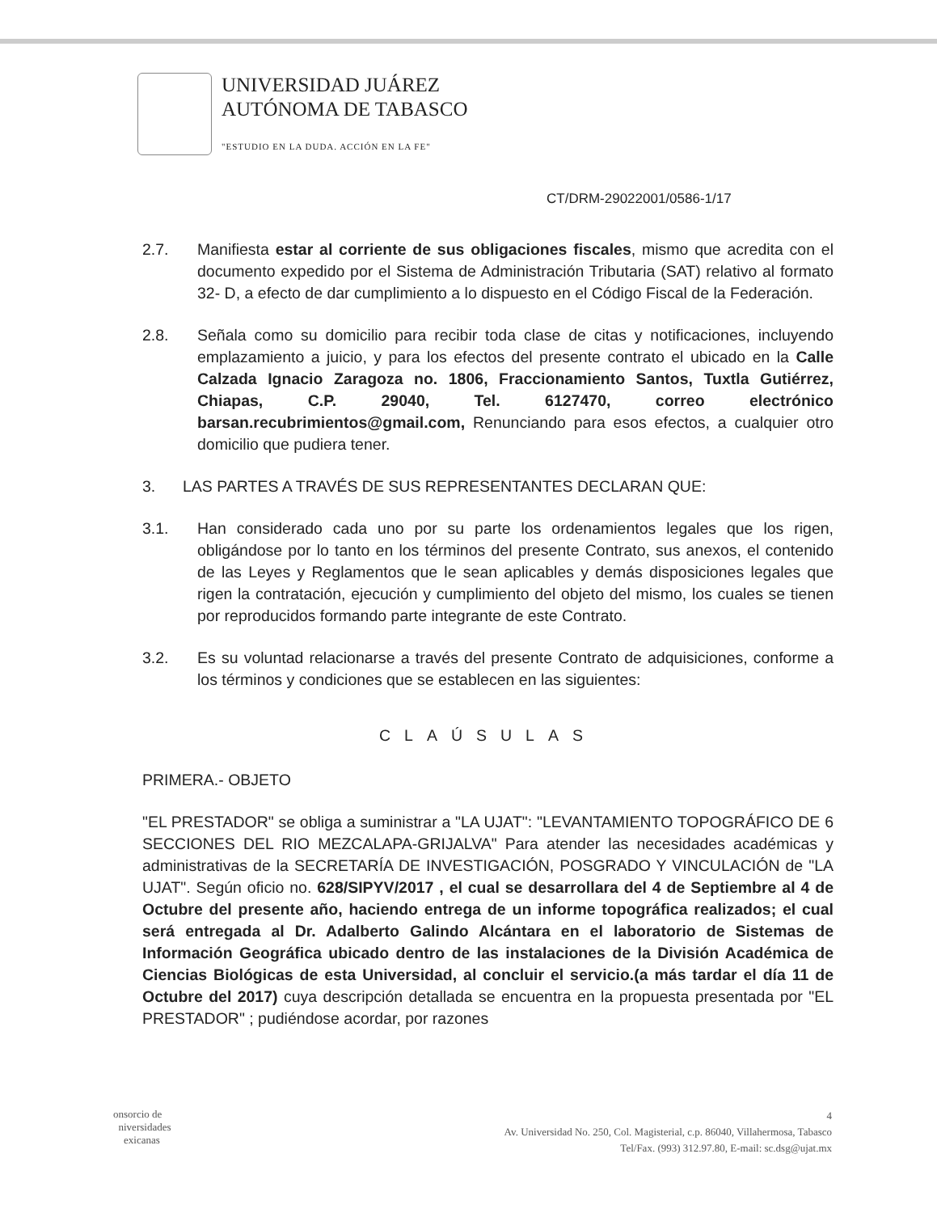UNIVERSIDAD JUÁREZ
AUTÓNOMA DE TABASCO
"ESTUDIO EN LA DUDA. ACCIÓN EN LA FE"
CT/DRM-29022001/0586-1/17
2.7. Manifiesta estar al corriente de sus obligaciones fiscales, mismo que acredita con el documento expedido por el Sistema de Administración Tributaria (SAT) relativo al formato 32- D, a efecto de dar cumplimiento a lo dispuesto en el Código Fiscal de la Federación.
2.8. Señala como su domicilio para recibir toda clase de citas y notificaciones, incluyendo emplazamiento a juicio, y para los efectos del presente contrato el ubicado en la Calle Calzada Ignacio Zaragoza no. 1806, Fraccionamiento Santos, Tuxtla Gutiérrez, Chiapas, C.P. 29040, Tel. 6127470, correo electrónico barsan.recubrimientos@gmail.com, Renunciando para esos efectos, a cualquier otro domicilio que pudiera tener.
3. LAS PARTES A TRAVÉS DE SUS REPRESENTANTES DECLARAN QUE:
3.1. Han considerado cada uno por su parte los ordenamientos legales que los rigen, obligándose por lo tanto en los términos del presente Contrato, sus anexos, el contenido de las Leyes y Reglamentos que le sean aplicables y demás disposiciones legales que rigen la contratación, ejecución y cumplimiento del objeto del mismo, los cuales se tienen por reproducidos formando parte integrante de este Contrato.
3.2. Es su voluntad relacionarse a través del presente Contrato de adquisiciones, conforme a los términos y condiciones que se establecen en las siguientes:
CLAÚSULAS
PRIMERA.- OBJETO
"EL PRESTADOR" se obliga a suministrar a "LA UJAT": "LEVANTAMIENTO TOPOGRÁFICO DE 6 SECCIONES DEL RIO MEZCALAPA-GRIJALVA" Para atender las necesidades académicas y administrativas de la SECRETARÍA DE INVESTIGACIÓN, POSGRADO Y VINCULACIÓN de "LA UJAT". Según oficio no. 628/SIPYV/2017 , el cual se desarrollara del 4 de Septiembre al 4 de Octubre del presente año, haciendo entrega de un informe topográfica realizados; el cual será entregada al Dr. Adalberto Galindo Alcántara en el laboratorio de Sistemas de Información Geográfica ubicado dentro de las instalaciones de la División Académica de Ciencias Biológicas de esta Universidad, al concluir el servicio.(a más tardar el día 11 de Octubre del 2017) cuya descripción detallada se encuentra en la propuesta presentada por "EL PRESTADOR" ; pudiéndose acordar, por razones
onsorcio de
niversidades
exicanas
4
Av. Universidad No. 250, Col. Magisterial, c.p. 86040, Villahermosa, Tabasco
Tel/Fax. (993) 312.97.80, E-mail: sc.dsg@ujat.mx